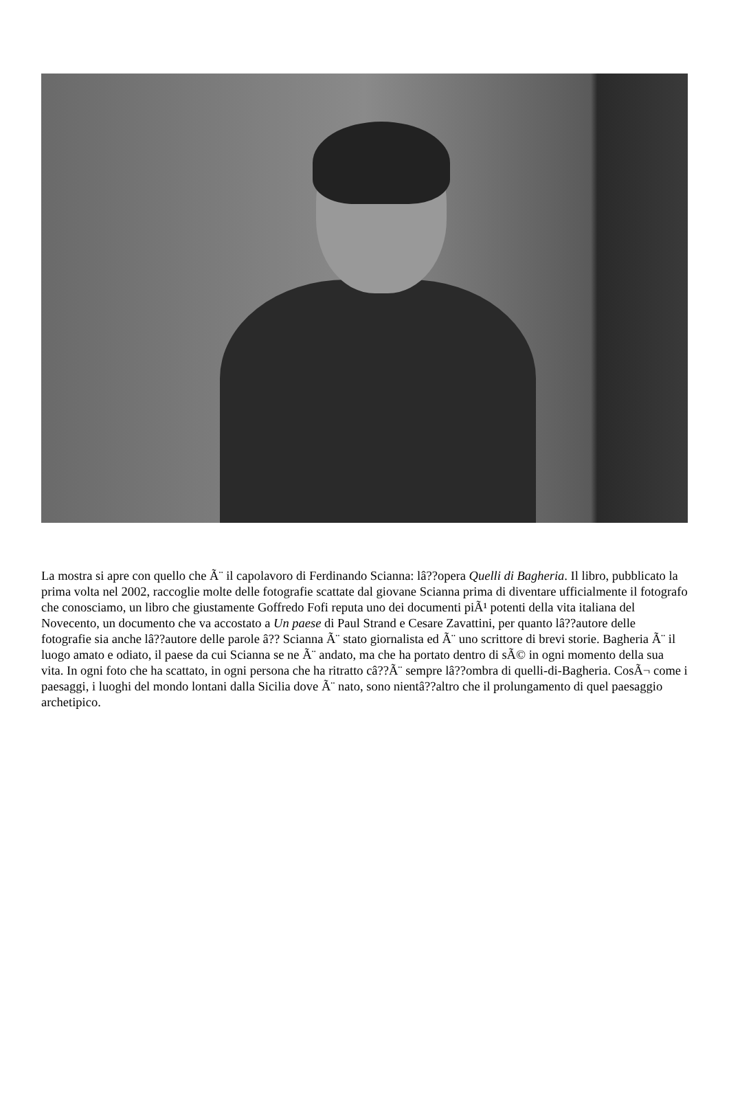La mostra si apre con quello che Ã¨ il capolavoro di Ferdinando Scianna: lâ??opera Quelli di Bagheria. Il libro, pubblicato la prima volta nel 2002, raccoglie molte delle fotografie scattate dal giovane Scianna prima di diventare ufficialmente il fotografo che conosciamo, un libro che giustamente Goffredo Fofi reputa uno dei documenti piÃ¹ potenti della vita italiana del Novecento, un documento che va accostato a Un paese di Paul Strand e Cesare Zavattini, per quanto lâ??autore delle fotografie sia anche lâ??autore delle parole â?? Scianna Ã¨ stato giornalista ed Ã¨ uno scrittore di brevi storie. Bagheria Ã¨ il luogo amato e odiato, il paese da cui Scianna se ne Ã¨ andato, ma che ha portato dentro di sÃ© in ogni momento della sua vita. In ogni foto che ha scattato, in ogni persona che ha ritratto câ??Ã¨ sempre lâ??ombra di quelli-di-Bagheria. CosÃ¬ come i paesaggi, i luoghi del mondo lontani dalla Sicilia dove Ã¨ nato, sono nientâ??altro che il prolungamento di quel paesaggio archetipico.